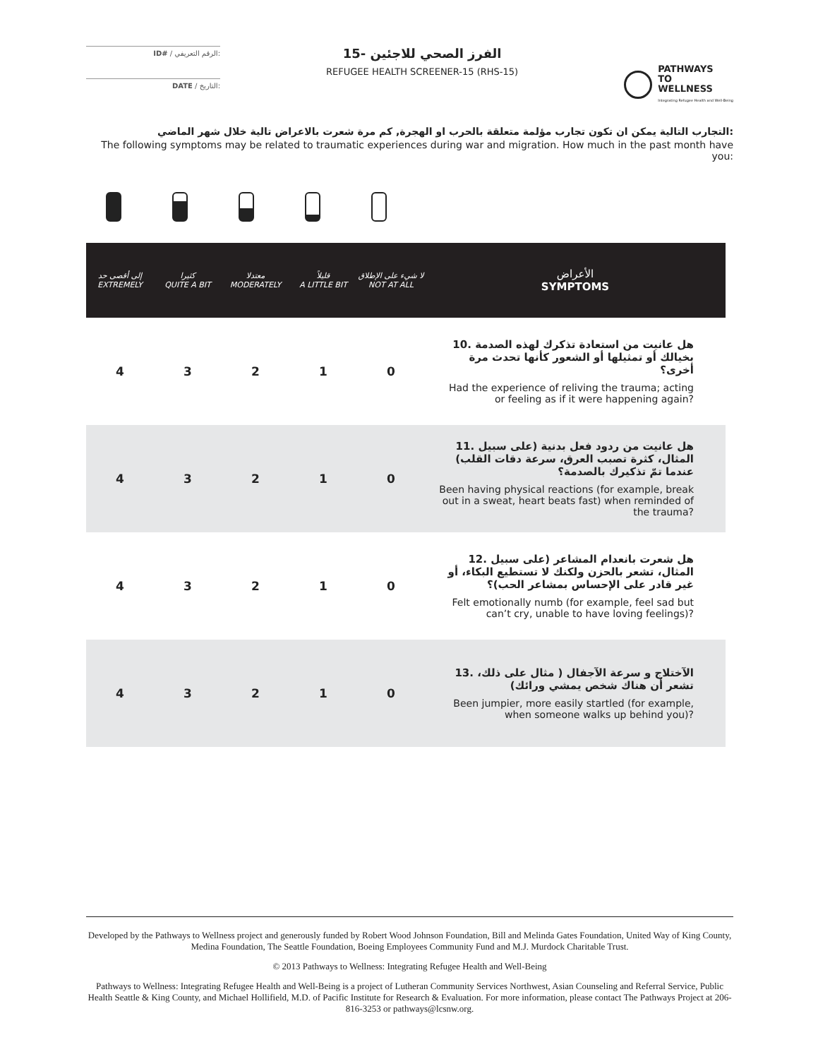ID# / الرقم التعريفي:
DATE / التاريخ:
الفرز الصحي للاجئين -15
REFUGEE HEALTH SCREENER-15 (RHS-15)
PATHWAYS
TO
WELLNESS
Integrating Refugee Health and Well-Being
التجارب التالية يمكن ان تكون تجارب مؤلمة متعلقة بالحرب او الهجرة, كم مرة شعرت بالاعراض تالية خلال شهر الماضي:
The following symptoms may be related to traumatic experiences during war and migration. How much in the past month have you:
| إلى أقصى حد EXTREMELY | كثيرا QUITE A BIT | معتدلا MODERATELY | قليلاً A LITTLE BIT | لا شيء على الإطلاق NOT AT ALL | الأعراض SYMPTOMS |
| --- | --- | --- | --- | --- | --- |
| 4 | 3 | 2 | 1 | 0 | 10. هل عانيت من استعادة تذكرك لهذه الصدمة بخيالك أو تمثيلها أو الشعور كأنها تحدث مرة أخرى؟ Had the experience of reliving the trauma; acting or feeling as if it were happening again? |
| 4 | 3 | 2 | 1 | 0 | 11. هل عانيت من ردود فعل بدنية (على سبيل المثال، كثرة تصبب العرق، سرعة دقات القلب) عندما تمّ تذكيرك بالصدمة؟ Been having physical reactions (for example, break out in a sweat, heart beats fast) when reminded of the trauma? |
| 4 | 3 | 2 | 1 | 0 | 12. هل شعرت بانعدام المشاعر (على سبيل المثال، تشعر بالحزن ولكنك لا تستطيع البكاء، أو غير قادر على الإحساس بمشاعر الحب)؟ Felt emotionally numb (for example, feel sad but can’t cry, unable to have loving feelings)? |
| 4 | 3 | 2 | 1 | 0 | 13. الآختلاج و سرعة الآجفال ( مثال على ذلك، تشعر أن هناك شخص يمشي ورائك) Been jumpier, more easily startled (for example, when someone walks up behind you)? |
Developed by the Pathways to Wellness project and generously funded by Robert Wood Johnson Foundation, Bill and Melinda Gates Foundation, United Way of King County, Medina Foundation, The Seattle Foundation, Boeing Employees Community Fund and M.J. Murdock Charitable Trust.
© 2013 Pathways to Wellness: Integrating Refugee Health and Well-Being
Pathways to Wellness: Integrating Refugee Health and Well-Being is a project of Lutheran Community Services Northwest, Asian Counseling and Referral Service, Public Health Seattle & King County, and Michael Hollifield, M.D. of Pacific Institute for Research & Evaluation. For more information, please contact The Pathways Project at 206-816-3253 or pathways@lcsnw.org.